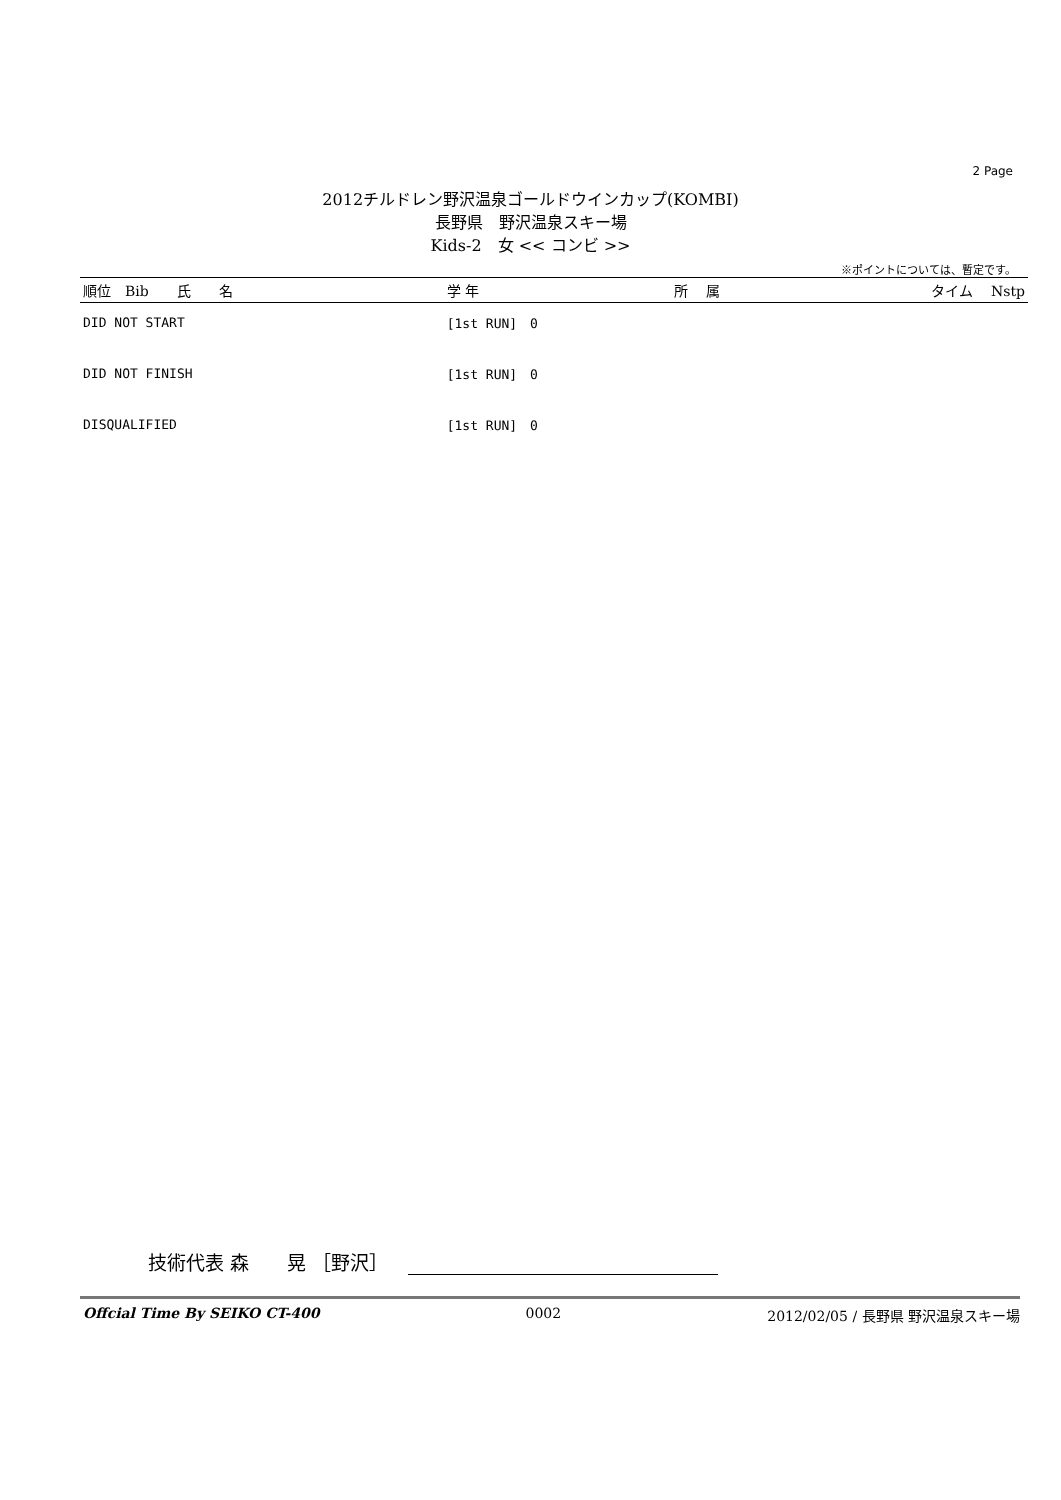2 Page
2012チルドレン野沢温泉ゴールドウインカップ(KOMBI)
長野県　野沢温泉スキー場
Kids-2　女 << コンビ >>
※ポイントについては、暫定です。
| 順位 Bib 氏 名 | 学 年 | 所 属 | タイム Nstp |
| --- | --- | --- | --- |
| DID NOT START | [1st RUN] 0 | | |
| DID NOT FINISH | [1st RUN] 0 | | |
| DISQUALIFIED | [1st RUN] 0 | | |
技術代表 森　　晃 ［野沢］
Offcial Time By SEIKO CT-400 0002 2012/02/05 / 長野県 野沢温泉スキー場